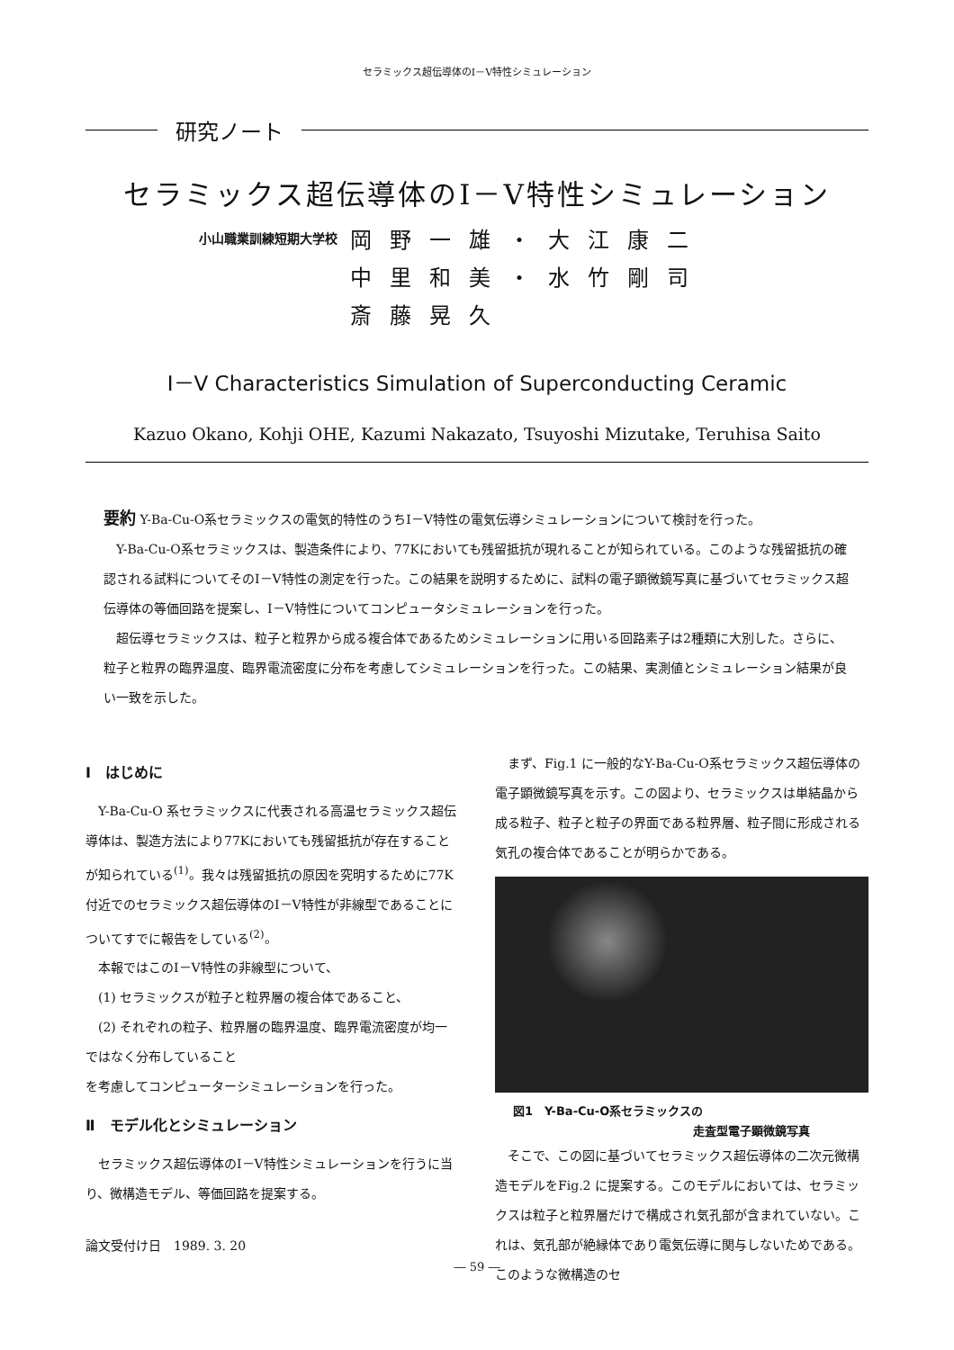セラミックス超伝導体のⅠ－Ⅴ特性シミュレーション
研究ノート
セラミックス超伝導体のⅠ－Ⅴ特性シミュレーション
小山職業訓練短期大学校
岡野一雄・大江康二
中里和美・水竹剛司
斎藤晃久
Ⅰ－Ⅴ Characteristics Simulation of Superconducting Ceramic
Kazuo Okano, Kohji OHE, Kazumi Nakazato, Tsuyoshi Mizutake, Teruhisa Saito
要約 Y-Ba-Cu-O系セラミックスの電気的特性のうちⅠ－Ⅴ特性の電気伝導シミュレーションについて検討を行った。
Y-Ba-Cu-O系セラミックスは、製造条件により、77Kにおいても残留抵抗が現れることが知られている。このような残留抵抗の確認される試料についてそのⅠ－Ⅴ特性の測定を行った。この結果を説明するために、試料の電子顕微鏡写真に基づいてセラミックス超伝導体の等価回路を提案し、Ⅰ－Ⅴ特性についてコンピュータシミュレーションを行った。
超伝導セラミックスは、粒子と粒界から成る複合体であるためシミュレーションに用いる回路素子は2種類に大別した。さらに、粒子と粒界の臨界温度、臨界電流密度に分布を考慮してシミュレーションを行った。この結果、実測値とシミュレーション結果が良い一致を示した。
Ⅰ　はじめに
Y-Ba-Cu-O 系セラミックスに代表される高温セラミックス超伝導体は、製造方法により77Kにおいても残留抵抗が存在することが知られている<sup>(1)</sup>。我々は残留抵抗の原因を究明するために77K付近でのセラミックス超伝導体のⅠ－Ⅴ特性が非線型であることについてすでに報告をしている<sup>(2)</sup>。
本報ではこのⅠ－Ⅴ特性の非線型について、
(1) セラミックスが粒子と粒界層の複合体であること、
(2) それぞれの粒子、粒界層の臨界温度、臨界電流密度が均一ではなく分布していること
を考慮してコンピューターシミュレーションを行った。
Ⅱ　モデル化とシミュレーション
セラミックス超伝導体のⅠ－Ⅴ特性シミュレーションを行うに当り、微構造モデル、等価回路を提案する。
論文受付け日　1989. 3. 20
まず、Fig.1 に一般的なY-Ba-Cu-O系セラミックス超伝導体の電子顕微鏡写真を示す。この図より、セラミックスは単結晶から成る粒子、粒子と粒子の界面である粒界層、粒子間に形成される気孔の複合体であることが明らかである。
図1　Y-Ba-Cu-O系セラミックスの
走査型電子顕微鏡写真
そこで、この図に基づいてセラミックス超伝導体の二次元微構造モデルをFig.2 に提案する。このモデルにおいては、セラミックスは粒子と粒界層だけで構成され気孔部が含まれていない。これは、気孔部が絶縁体であり電気伝導に関与しないためである。このような微構造のセ
― 59 ―